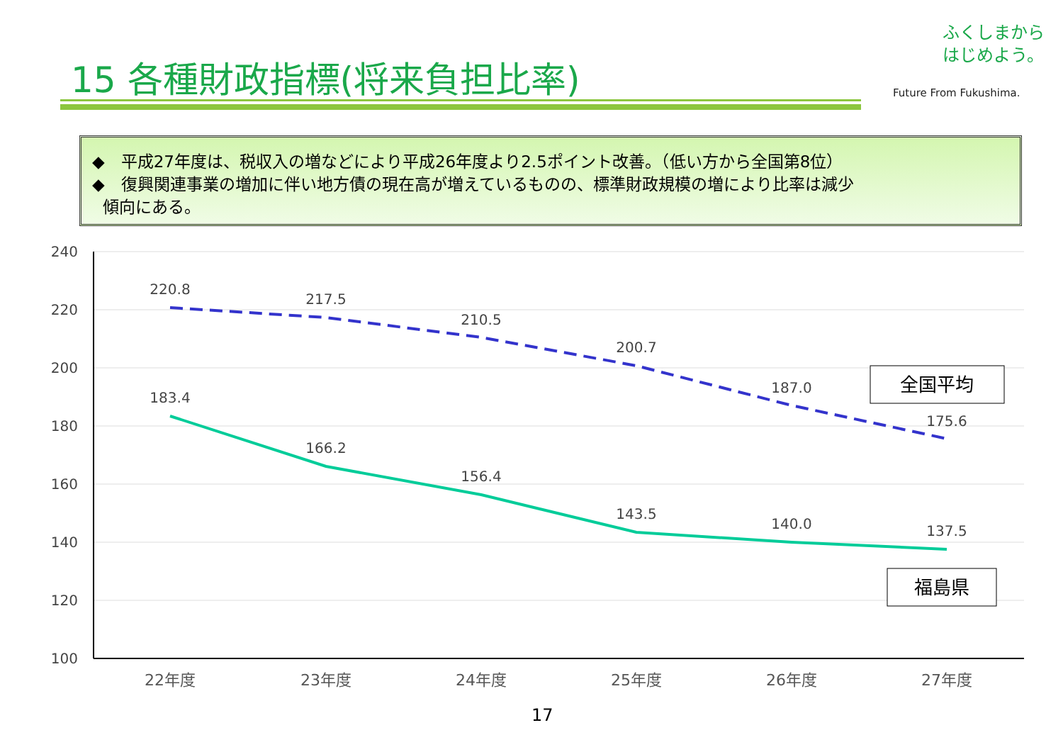15 各種財政指標(将来負担比率)
ふくしまから
はじめよう。
Future From Fukushima.
◆　平成27年度は、税収入の増などにより平成26年度より2.5ポイント改善。（低い方から全国第8位）
◆　復興関連事業の増加に伴い地方債の現在高が増えているものの、標準財政規模の増により比率は減少
傾向にある。
240
220
200
180
160
140
120
100
22年度
23年度
24年度
25年度
26年度
27年度
220.8
217.5
210.5
200.7
187.0
175.6
183.4
166.2
156.4
143.5
140.0
137.5
全国平均
福島県
17